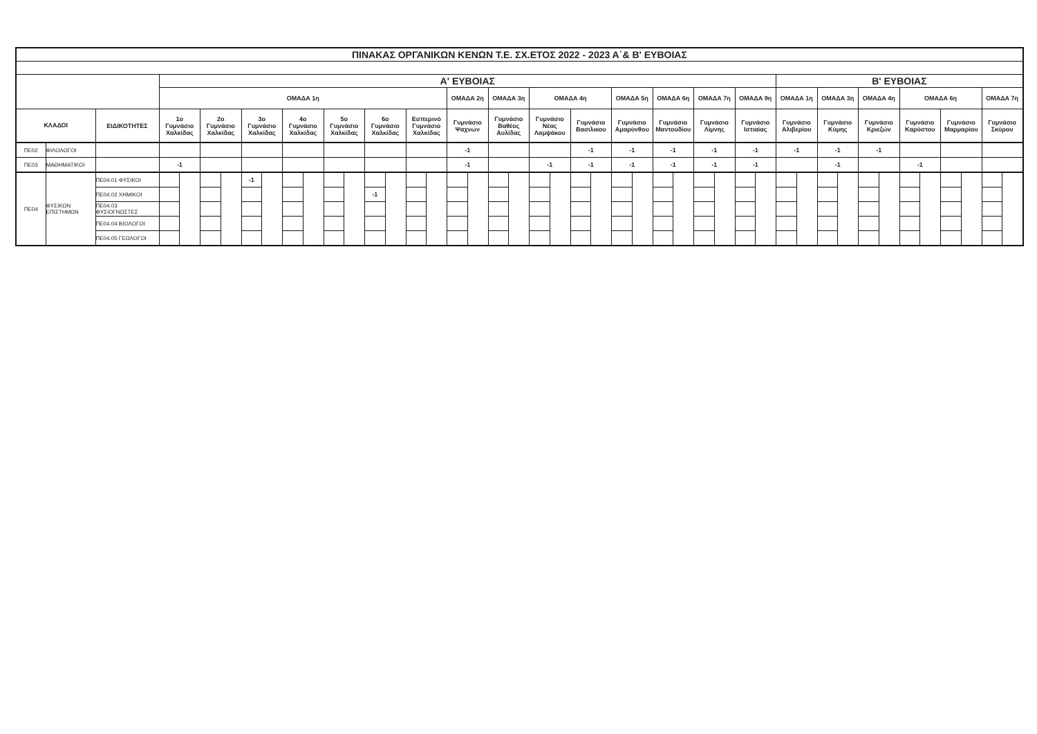| ΠΙΝΑΚΑΣ ΟΡΓΑΝΙΚΩΝ ΚΕΝΩΝ Τ.Ε. ΣΧ.ΕΤΟΣ 2022 - 2023 Α΄& Β' ΕΥΒΟΙΑΣ | | | | | | | | | | | | | | | | | | | | | | | | | | | | | | | | | | | | | | | | | | | | |
| --- | --- | --- | --- | --- | --- | --- | --- | --- | --- | --- | --- | --- | --- | --- | --- | --- | --- | --- | --- | --- | --- | --- | --- | --- | --- | --- | --- | --- | --- | --- | --- | --- | --- | --- | --- | --- | --- | --- | --- | --- | --- | --- | --- | --- |
| | | | Α' ΕΥΒΟΙΑΣ | | | | | | | | | | | | | | | | | | | | | | | | | | | | | | Β' ΕΥΒΟΙΑΣ | | | | | | | | | | | |
| | | | ΟΜΑΔΑ 1η | | | | | | | | | | | | | | ΟΜΑΔΑ 2η | | ΟΜΑΔΑ 3η | | ΟΜΑΔΑ 4η | | | | ΟΜΑΔΑ 5η | | ΟΜΑΔΑ 6η | | ΟΜΑΔΑ 7η | | ΟΜΑΔΑ 9η | | ΟΜΑΔΑ 1η | | ΟΜΑΔΑ 3η | | ΟΜΑΔΑ 4η | | ΟΜΑΔΑ 6η | | | | ΟΜΑΔΑ 7η | |
| ΚΛΑΔΟΙ | | ΕΙΔΙΚΟΤΗΤΕΣ | 1ο Γυμνάσιο Χαλκίδας | | 2ο Γυμνάσιο Χαλκίδας | | 3ο Γυμνάσιο Χαλκίδας | | 4ο Γυμνάσιο Χαλκίδας | | 5ο Γυμνάσιο Χαλκίδας | | 6ο Γυμνάσιο Χαλκίδας | | Εσπερινό Γυμνάσιο Χαλκίδας | | Γυμνάσιο Ψαχνων | | Γυμνάσιο Βαθέος Αυλίδας | | Γυμνάσιο Νέας Λαμψάκου | | Γυμνάσιο Βασιλικου | | Γυμνάσιο Αμαρύνθου | | Γυμνάσιο Μαντουδίου | | Γυμνάσιο Λίμνης | | Γυμνάσιο Ιστιαίας | | Γυμνάσιο Αλιβερίου | | Γυμνάσιο Κύμης | | Γυμνάσιο Κριεζών | | Γυμνάσιο Καρύστου | | Γυμνάσιο Μαρμαρίου | | Γυμνάσιο Σκύρου | |
| ΠΕ02 | ΦΙΛΟΛΟΓΟΙ | | | | | | | | | | | | | | | | -1 | | | | | | -1 | | -1 | | -1 | | -1 | | -1 | | -1 | | -1 | | -1 | | | | | | | |
| ΠΕ03 | ΜΑΘΗΜΑΤΙΚΟΙ | | -1 | | | | | | | | | | | | | | -1 | | | | -1 | | -1 | | -1 | | -1 | | -1 | | -1 | | | | -1 | | | | -1 | | | | | |
| ΠΕ04 | ΦΥΣΙΚΩΝ ΕΠΙΣΤΗΜΩΝ | ΠΕ04.01 ΦΥΣΙΚΟΙ | | | | | -1 | | | | | | | | | | | | | | | | | | | | | | | | | | | | | | | | | | | | | |
| | | ΠΕ04.02 ΧΗΜΙΚΟΙ | | | | | | | | | | | -1 | | | | | | | | | | | | | | | | | | | | | | | | | | | | | | | |
| | | ΠΕ04.03 ΦΥΣΙΟΓΝΩΣΤΕΣ | | | | | | | | | | | | | | | | | | | | | | | | | | | | | | | | | | | | | | | | | | |
| | | ΠΕ04.04 ΒΙΟΛΟΓΟΙ | | | | | | | | | | | | | | | | | | | | | | | | | | | | | | | | | | | | | | | | | | |
| | | ΠΕ04.05 ΓΕΩΛΟΓΟΙ | | | | | | | | | | | | | | | | | | | | | | | | | | | | | | | | | | | | | | | | | | |